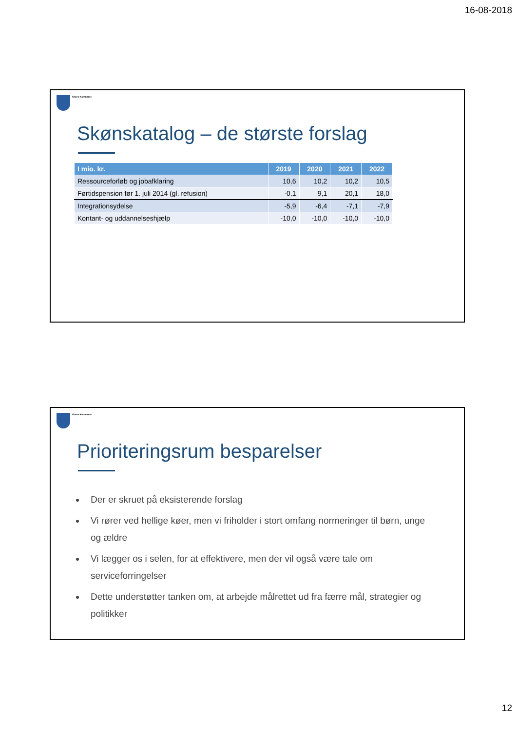16-08-2018
Greve Kommune
Skønskatalog – de største forslag
| I mio. kr. | 2019 | 2020 | 2021 | 2022 |
| --- | --- | --- | --- | --- |
| Ressourceforløb og jobafklaring | 10,6 | 10,2 | 10,2 | 10,5 |
| Førtidspension før 1. juli 2014 (gl. refusion) | -0,1 | 9,1 | 20,1 | 18,0 |
| Integrationsydelse | -5,9 | -6,4 | -7,1 | -7,9 |
| Kontant- og uddannelseshjælp | -10,0 | -10,0 | -10,0 | -10,0 |
Greve Kommune
Prioriteringsrum besparelser
Der er skruet på eksisterende forslag
Vi rører ved hellige køer, men vi friholder i stort omfang normeringer til børn, unge og ældre
Vi lægger os i selen, for at effektivere, men der vil også være tale om serviceforringelser
Dette understøtter tanken om, at arbejde målrettet ud fra færre mål, strategier og politikker
12